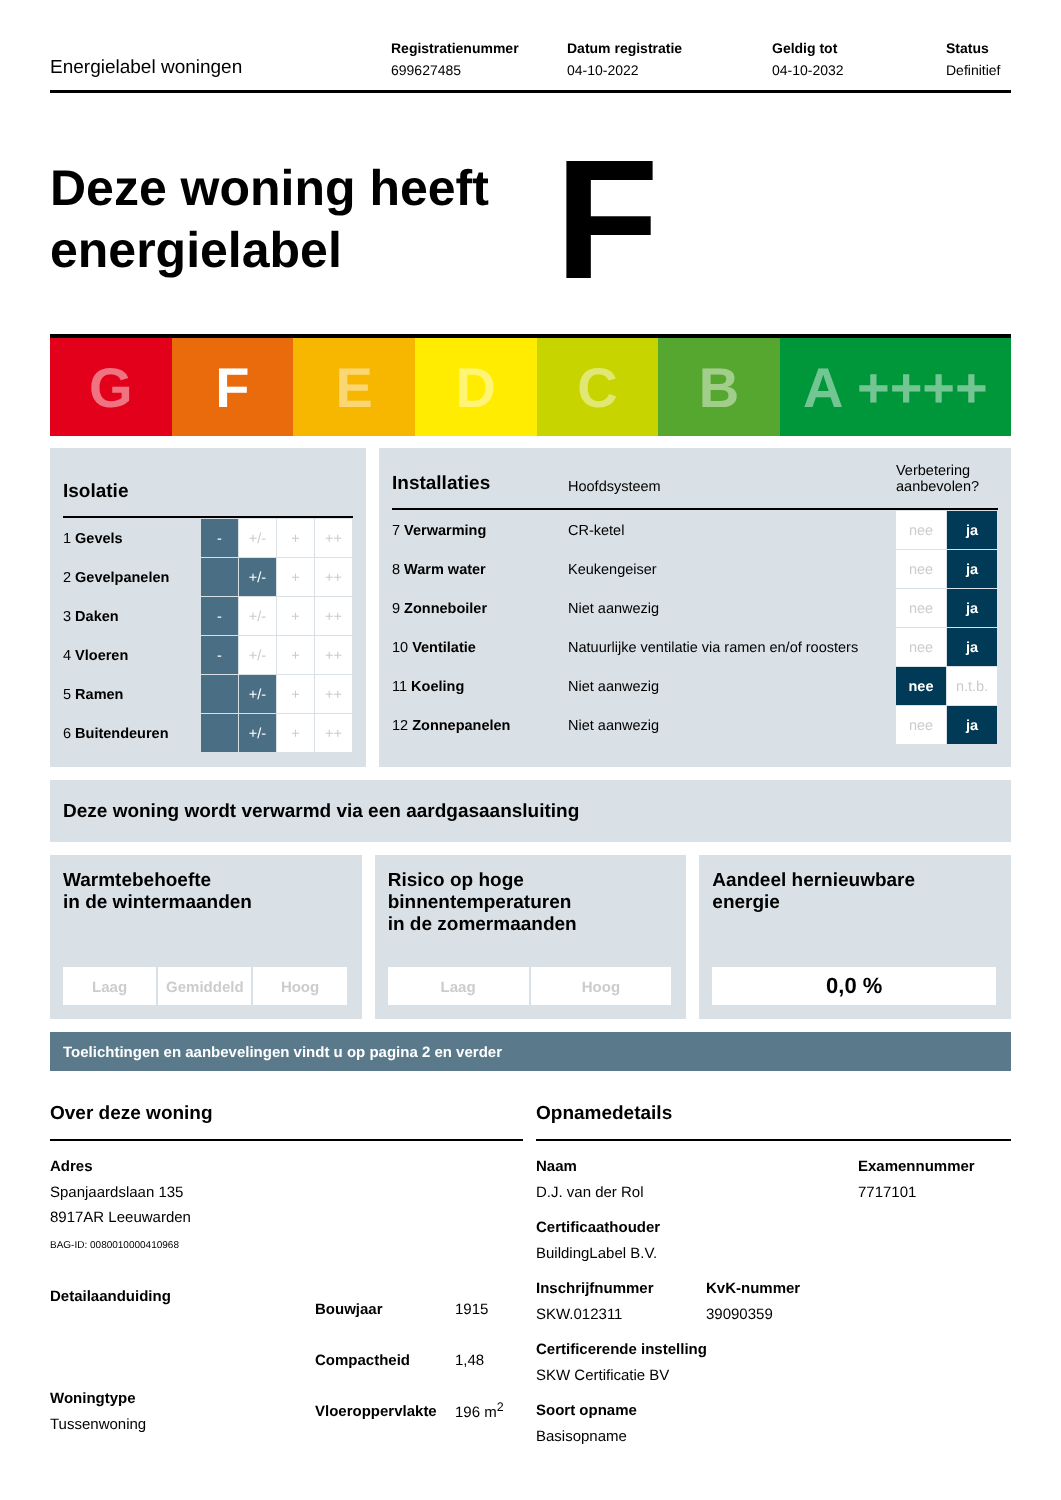Energielabel woningen
Registratienummer
699627485
Datum registratie
04-10-2022
Geldig tot
04-10-2032
Status
Definitief
Deze woning heeft energielabel
F
G F E D C B A ++++
Isolatie
| 1 Gevels | - | +/- | + | ++ |
| 2 Gevelpanelen | | +/- | + | ++ |
| 3 Daken | - | +/- | + | ++ |
| 4 Vloeren | - | +/- | + | ++ |
| 5 Ramen | | +/- | + | ++ |
| 6 Buitendeuren | | +/- | + | ++ |
Installaties
Hoofdsysteem
Verbetering aanbevolen?
| 7 Verwarming | CR-ketel | nee | ja |
| 8 Warm water | Keukengeiser | nee | ja |
| 9 Zonneboiler | Niet aanwezig | nee | ja |
| 10 Ventilatie | Natuurlijke ventilatie via ramen en/of roosters | nee | ja |
| 11 Koeling | Niet aanwezig | nee | n.t.b. |
| 12 Zonnepanelen | Niet aanwezig | nee | ja |
Deze woning wordt verwarmd via een aardgasaansluiting
Warmtebehoefte
in de wintermaanden
Laag Gemiddeld Hoog
Risico op hoge
binnentemperaturen
in de zomermaanden
Laag Hoog
Aandeel hernieuwbare
energie
0,0 %
Toelichtingen en aanbevelingen vindt u op pagina 2 en verder
Over deze woning
Adres
Spanjaardslaan 135
8917AR Leeuwarden
BAG-ID: 0080010000410968
Detailaanduiding
Woningtype
Tussenwoning
| Bouwjaar | 1915 |
| Compactheid | 1,48 |
| Vloeroppervlakte | 196 m<sup>2</sup> |
Opnamedetails
Naam
D.J. van der Rol
Examennummer
7717101
Certificaathouder
BuildingLabel B.V.
Inschrijfnummer
SKW.012311
KvK-nummer
39090359
Certificerende instelling
SKW Certificatie BV
Soort opname
Basisopname